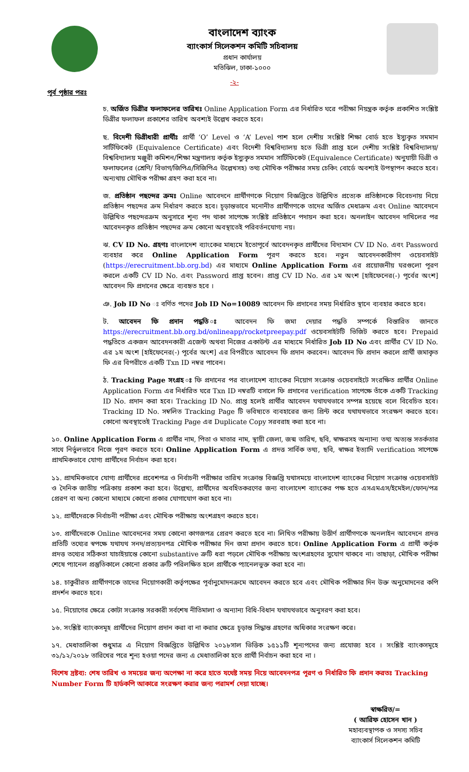বাংলাদেশ ব্যাংক
ব্যাংকার্স সিলেকশন কমিটি সচিবালয়
প্রধান কার্যালয়
মতিঝিল, ঢাকা-১০০০
-২-
পূর্ব পৃষ্ঠার পরঃ
চ. অর্জিত ডিগ্রীর ফলাফলের তারিখঃ Online Application Form এর নির্ধারিত ঘরে পরীক্ষা নিয়ন্ত্রক কর্তৃক প্রকাশিত সংশ্লিষ্ট ডিগ্রীর ফলাফল প্রকাশের তারিখ অবশ্যই উল্লেখ করতে হবে।
ছ. বিদেশী ডিগ্রীধারী প্রার্থীঃ প্রার্থী ‘O’ Level ও ‘A’ Level পাশ হলে দেশীয় সংশ্লিষ্ট শিক্ষা বোর্ড হতে ইস্যুকৃত সমমান সার্টিফিকেট (Equivalence Certificate) এবং বিদেশী বিশ্ববিদ্যালয় হতে ডিগ্রী প্রাপ্ত হলে দেশীয় সংশ্লিষ্ট বিশ্ববিদ্যালয়/বিশ্ববিদ্যালয় মঞ্জুরী কমিশন/শিক্ষা মন্ত্রণালয় কর্তৃক ইস্যুকৃত সমমান সার্টিফিকেট (Equivalence Certificate) অনুযায়ী ডিগ্রী ও ফলাফলের (শ্রেণি/ বিভাগ/জিপিএ/সিজিপিএ উল্লেখসহ) তথ্য মৌখিক পরীক্ষার সময় চেকিং বোর্ডে অবশ্যই উপস্থাপন করতে হবে। অন্যথায় মৌখিক পরীক্ষা গ্রহণ করা হবে না।
জ. প্রতিষ্ঠান পছন্দের ক্রমঃ Online আবেদনে প্রার্থীগণকে নিয়োগ বিজ্ঞপ্তিতে উল্লিখিত প্রত্যেক প্রতিষ্ঠানকে বিবেচনায় নিয়ে প্রতিষ্ঠান পছন্দের ক্রম নির্ধারণ করতে হবে। চূড়ান্তভাবে মনোনীত প্রার্থীগণকে তাদের অর্জিত মেধাক্রম এবং Online আবেদনে উল্লিখিত পছন্দেরক্রম অনুসারে শূন্য পদ থাকা সাপেক্ষে সংশ্লিষ্ট প্রতিষ্ঠানে পদায়ন করা হবে। অনলাইন আবেদন দাখিলের পর আবেদনকৃত প্রতিষ্ঠান পছন্দের ক্রম কোনো অবস্থাতেই পরিবর্তনযোগ্য নয়।
ঝ. CV ID No. গ্রহণঃ বাংলাদেশ ব্যাংকের মাধ্যমে ইতোপূর্বে আবেদনকৃত প্রার্থীদের বিদ্যমান CV ID No. এবং Password ব্যবহার করে Online Application Form পূরণ করতে হবে। নতুন আবেদনকারীগণ ওয়েবসাইট (https://erecruitment.bb.org.bd) এর মাধ্যমে Online Application Form এর প্রয়োজনীয় ঘরগুলো পূরণ করলে একটি CV ID No. এবং Password প্রাপ্ত হবেন। প্রাপ্ত CV ID No. এর ১ম অংশ [হাইফেনের(-) পূর্বের অংশ] আবেদন ফি প্রদানের ক্ষেত্রে ব্যবহৃত হবে ।
ঞ. Job ID No ঃ বর্ণিত পদের Job ID No=10089 আবেদন ফি প্রদানের সময় নির্ধারিত স্থানে ব্যবহার করতে হবে।
ট. আবেদন ফি প্রদান পদ্ধতি ঃ আবেদন ফি জমা দেয়ার পদ্ধতি সম্পর্কে বিস্তারিত জানতে https://erecruitment.bb.org.bd/onlineapp/rocketpreepay.pdf ওয়েবসাইটটি ভিজিট করতে হবে। Prepaid পদ্ধতিতে একজন আবেদনকারী এজেন্ট অথবা নিজের একাউন্ট এর মাধ্যমে নির্ধারিত Job ID No এবং প্রার্থীর CV ID No. এর ১ম অংশ [হাইফেনের(-) পূর্বের অংশ] এর বিপরীতে আবেদন ফি প্রদান করবেন। আবেদন ফি প্রদান করলে প্রার্থী জমাকৃত ফি এর বিপরীতে একটি Txn ID নম্বর পাবেন।
ঠ. Tracking Page সংগ্রহ ঃ ফি প্রদানের পর বাংলাদেশ ব্যাংকের নিয়োগ সংক্রান্ত ওয়েবসাইটে সংরক্ষিত প্রার্থীর Online Application Form এর নির্ধারিত ঘরে Txn ID নম্বরটি বসালে ফি প্রদানের verification সাপেক্ষে তাঁকে একটি Tracking ID No. প্রদান করা হবে। Tracking ID No. প্রাপ্ত হলেই প্রার্থীর আবেদন যথাযথভাবে সম্পন্ন হয়েছে বলে বিবেচিত হবে। Tracking ID No. সম্বলিত Tracking Page টি ভবিষ্যতে ব্যবহারের জন্য প্রিন্ট করে যথাযথভাবে সংরক্ষণ করতে হবে। কোনো অবস্থাতেই Tracking Page এর Duplicate Copy সরবরাহ করা হবে না।
১০. Online Application Form এ প্রার্থীর নাম, পিতা ও মাতার নাম, স্থায়ী জেলা, জন্ম তারিখ, ছবি, স্বাক্ষরসহ অন্যান্য তথ্য অত্যন্ত সতর্কতার সাথে নির্ভুলভাবে নিজে পূরণ করতে হবে। Online Application Form এ প্রদত্ত সার্বিক তথ্য, ছবি, স্বাক্ষর ইত্যাদি verification সাপেক্ষে প্রাথমিকভাবে যোগ্য প্রার্থীদের নির্বাচন করা হবে।
১১. প্রাথমিকভাবে যোগ্য প্রার্থীদের প্রবেশপত্র ও নির্বাচনী পরীক্ষার তারিখ সংক্রান্ত বিজ্ঞপ্তি যথাসময়ে বাংলাদেশ ব্যাংকের নিয়োগ সংক্রান্ত ওয়েবসাইট ও দৈনিক জাতীয় পত্রিকায় প্রকাশ করা হবে। উল্লেখ্য, প্রার্থীদের অবহিতকরণের জন্য বাংলাদেশ ব্যাংকের পক্ষ হতে এসএমএস/ইমেইল/ফোন/পত্র প্রেরণ বা অন্য কোনো মাধ্যমে কোনো প্রকার যোগাযোগ করা হবে না।
১২. প্রার্থীদেরকে নির্বাচনী পরীক্ষা এবং মৌখিক পরীক্ষায় অংশগ্রহণ করতে হবে।
১৩. প্রার্থীদেরকে Online আবেদনের সময় কোনো কাগজপত্র প্রেরণ করতে হবে না। লিখিত পরীক্ষায় উত্তীর্ণ প্রার্থীগণকে অনলাইন আবেদনে প্রদত্ত প্রতিটি তথ্যের স্বপক্ষে যথাযথ সনদ/প্রত্যয়নপত্র মৌখিক পরীক্ষার দিন জমা প্রদান করতে হবে। Online Application Form এ প্রার্থী কর্তৃক প্রদত্ত তথ্যের সঠিকতা যাচাইয়ান্তে কোনো substantive ত্রুটি ধরা পড়লে মৌখিক পরীক্ষায় অংশগ্রহণের সুযোগ থাকবে না। তাছাড়া, মৌখিক পরীক্ষা শেষে প্যানেল প্রস্তুতিকালে কোনো প্রকার ত্রুটি পরিলক্ষিত হলে প্রার্থীকে প্যানেলভুক্ত করা হবে না।
১৪. চাকুরীরত প্রার্থীগণকে তাদের নিয়োগকারী কর্তৃপক্ষের পূর্বানুমোদনক্রমে আবেদন করতে হবে এবং মৌখিক পরীক্ষার দিন উক্ত অনুমোদনের কপি প্রদর্শন করতে হবে।
১৫. নিয়োগের ক্ষেত্রে কোটা সংক্রান্ত সরকারী সর্বশেষ নীতিমালা ও অন্যান্য বিধি-বিধান যথাযথভাবে অনুসরণ করা হবে।
১৬. সংশ্লিষ্ট ব্যাংকসমূহ প্রার্থীদের নিয়োগ প্রদান করা বা না করার ক্ষেত্রে চূড়ান্ত সিদ্ধান্ত গ্রহণের অধিকার সংরক্ষণ করে।
১৭. মেধাতালিকা শুধুমাত্র এ নিয়োগ বিজ্ঞপ্তিতে উল্লিখিত ২০১৮সাল ভিত্তিক ১৫১১টি শূন্যপদের জন্য প্রযোজ্য হবে । সংশ্লিষ্ট ব্যাংকসমূহে ৩১/১২/২০১৮ তারিখের পরে শূন্য হওয়া পদের জন্য এ মেধাতালিকা হতে প্রার্থী নির্বাচন করা হবে না ।
বিশেষ দ্রষ্টব্য: শেষ তারিখ ও সময়ের জন্য অপেক্ষা না করে হাতে যথেষ্ট সময় নিয়ে আবেদনপত্র পূরণ ও নির্ধারিত ফি প্রদান করতঃ Tracking Number Form টি হার্ডকপি আকারে সংরক্ষণ করার জন্য পরামর্শ দেয়া যাচ্ছে।
স্বাক্ষরিত/=
( আরিফ হোসেন খান )
মহাব্যবস্থাপক ও সদস্য সচিব
ব্যাংকার্স সিলেকশন কমিটি